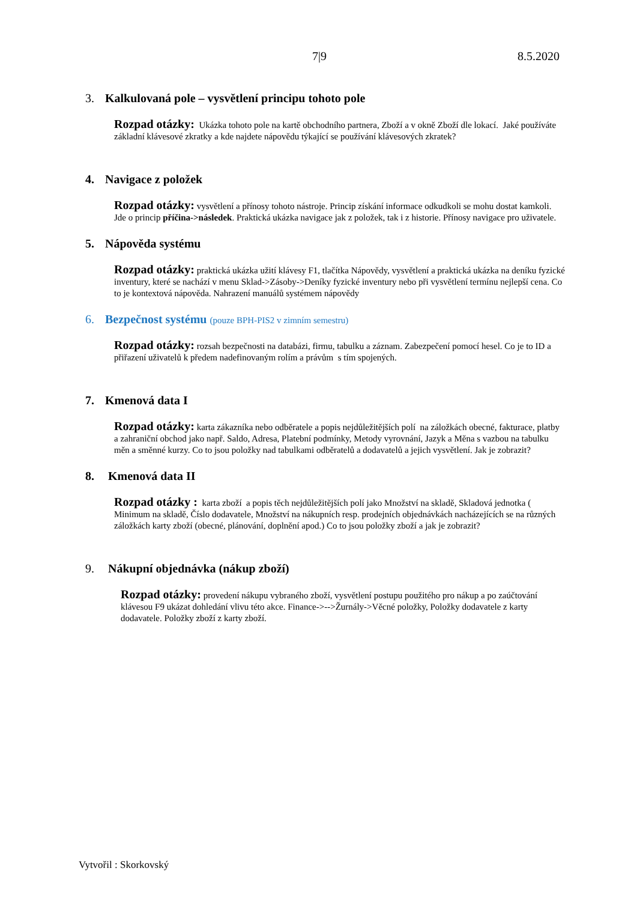7|9 8.5.2020
3. Kalkulovaná pole – vysvětlení principu tohoto pole
Rozpad otázky: Ukázka tohoto pole na kartě obchodního partnera, Zboží a v okně Zboží dle lokací. Jaké používáte základní klávesové zkratky a kde najdete nápovědu týkající se používání klávesových zkratek?
4. Navigace z položek
Rozpad otázky: vysvětlení a přínosy tohoto nástroje. Princip získání informace odkudkoli se mohu dostat kamkoli. Jde o princip příčina->následek. Praktická ukázka navigace jak z položek, tak i z historie. Přínosy navigace pro uživatele.
5. Nápověda systému
Rozpad otázky: praktická ukázka užití klávesy F1, tlačítka Nápovědy, vysvětlení a praktická ukázka na deníku fyzické inventury, které se nachází v menu Sklad->Zásoby->Deníky fyzické inventury nebo při vysvětlení termínu nejlepší cena. Co to je kontextová nápověda. Nahrazení manuálů systémem nápovědy
6. Bezpečnost systému (pouze BPH-PIS2 v zimním semestru)
Rozpad otázky: rozsah bezpečnosti na databázi, firmu, tabulku a záznam. Zabezpečení pomocí hesel. Co je to ID a přiřazení uživatelů k předem nadefinovaným rolím a právům s tím spojených.
7. Kmenová data I
Rozpad otázky: karta zákazníka nebo odběratele a popis nejdůležitějších polí na záložkách obecné, fakturace, platby a zahraniční obchod jako např. Saldo, Adresa, Platební podmínky, Metody vyrovnání, Jazyk a Měna s vazbou na tabulku měn a směnné kurzy. Co to jsou položky nad tabulkami odběratelů a dodavatelů a jejich vysvětlení. Jak je zobrazit?
8. Kmenová data II
Rozpad otázky : karta zboží a popis těch nejdůležitějších polí jako Množství na skladě, Skladová jednotka ( Minimum na skladě, Číslo dodavatele, Množství na nákupních resp. prodejních objednávkách nacházejících se na různých záložkách karty zboží (obecné, plánování, doplnění apod.) Co to jsou položky zboží a jak je zobrazit?
9. Nákupní objednávka (nákup zboží)
Rozpad otázky: provedení nákupu vybraného zboží, vysvětlení postupu použitého pro nákup a po zaúčtování klávesou F9 ukázat dohledání vlivu této akce. Finance->-->Žurnály->Věcné položky, Položky dodavatele z karty dodavatele. Položky zboží z karty zboží.
Vytvořil : Skorkovský